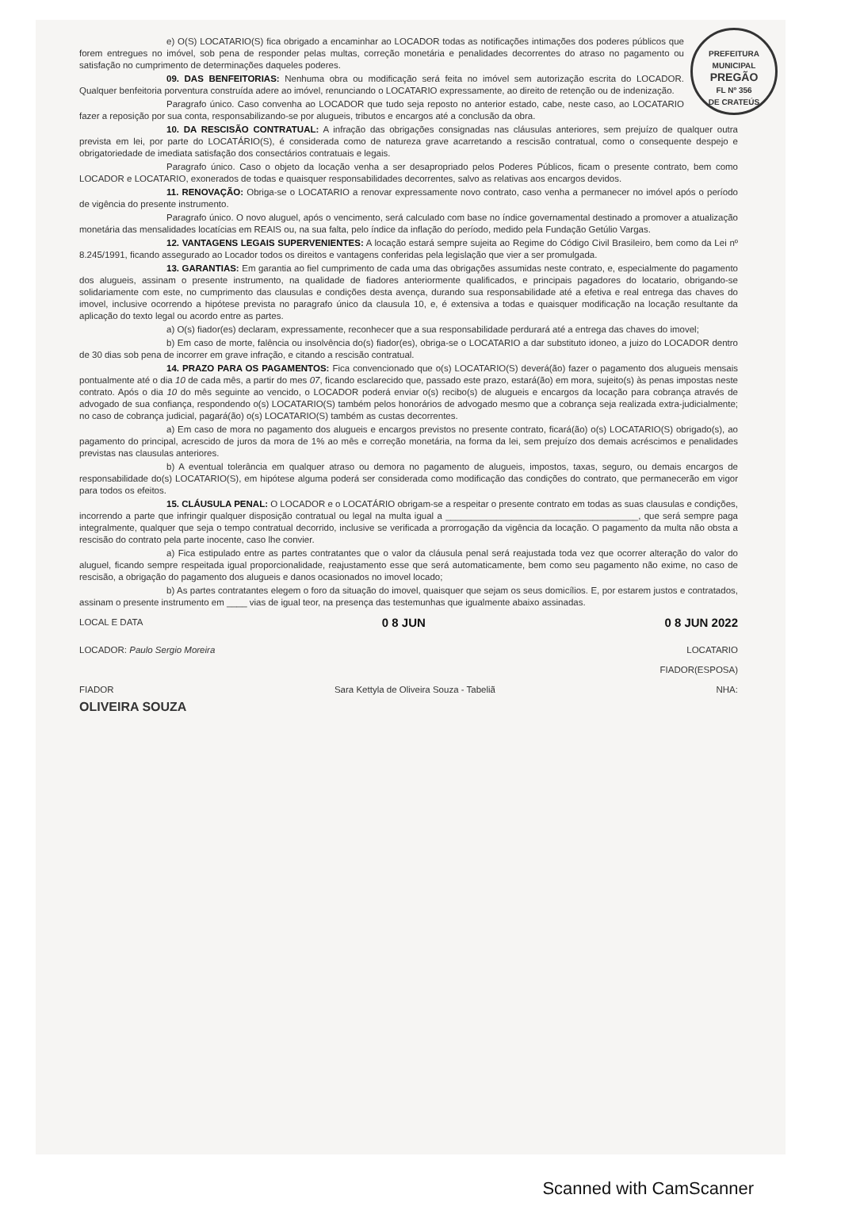PREFEITURA MUNICIPAL
PREGÃO
FL Nº 356
DE CRATEÚS
e) O(S) LOCATARIO(S) fica obrigado a encaminhar ao LOCADOR todas as notificações intimações dos poderes públicos que forem entregues no imóvel, sob pena de responder pelas multas, correção monetária e penalidades decorrentes do atraso no pagamento ou satisfação no cumprimento de determinações daqueles poderes.
09. DAS BENFEITORIAS: Nenhuma obra ou modificação será feita no imóvel sem autorização escrita do LOCADOR. Qualquer benfeitoria porventura construída adere ao imóvel, renunciando o LOCATARIO expressamente, ao direito de retenção ou de indenização.
Paragrafo único. Caso convenha ao LOCADOR que tudo seja reposto no anterior estado, cabe, neste caso, ao LOCATARIO fazer a reposição por sua conta, responsabilizando-se por alugueis, tributos e encargos até a conclusão da obra.
10. DA RESCISÃO CONTRATUAL: A infração das obrigações consignadas nas cláusulas anteriores, sem prejuízo de qualquer outra prevista em lei, por parte do LOCATÁRIO(S), é considerada como de natureza grave acarretando a rescisão contratual, como o consequente despejo e obrigatoriedade de imediata satisfação dos consectários contratuais e legais.
Paragrafo único. Caso o objeto da locação venha a ser desapropriado pelos Poderes Públicos, ficam o presente contrato, bem como LOCADOR e LOCATARIO, exonerados de todas e quaisquer responsabilidades decorrentes, salvo as relativas aos encargos devidos.
11. RENOVAÇÃO: Obriga-se o LOCATARIO a renovar expressamente novo contrato, caso venha a permanecer no imóvel após o período de vigência do presente instrumento.
Paragrafo único. O novo aluguel, após o vencimento, será calculado com base no índice governamental destinado a promover a atualização monetária das mensalidades locatícias em REAIS ou, na sua falta, pelo índice da inflação do período, medido pela Fundação Getúlio Vargas.
12. VANTAGENS LEGAIS SUPERVENIENTES: A locação estará sempre sujeita ao Regime do Código Civil Brasileiro, bem como da Lei nº 8.245/1991, ficando assegurado ao Locador todos os direitos e vantagens conferidas pela legislação que vier a ser promulgada.
13. GARANTIAS: Em garantia ao fiel cumprimento de cada uma das obrigações assumidas neste contrato, e, especialmente do pagamento dos alugueis, assinam o presente instrumento, na qualidade de fiadores anteriormente qualificados, e principais pagadores do locatario, obrigando-se solidariamente com este, no cumprimento das clausulas e condições desta avença, durando sua responsabilidade até a efetiva e real entrega das chaves do imovel, inclusive ocorrendo a hipótese prevista no paragrafo único da clausula 10, e, é extensiva a todas e quaisquer modificação na locação resultante da aplicação do texto legal ou acordo entre as partes.
a) O(s) fiador(es) declaram, expressamente, reconhecer que a sua responsabilidade perdurará até a entrega das chaves do imovel;
b) Em caso de morte, falência ou insolvência do(s) fiador(es), obriga-se o LOCATARIO a dar substituto idoneo, a juizo do LOCADOR dentro de 30 dias sob pena de incorrer em grave infração, e citando a rescisão contratual.
14. PRAZO PARA OS PAGAMENTOS: Fica convencionado que o(s) LOCATARIO(S) deverá(ão) fazer o pagamento dos alugueis mensais pontualmente até o dia 10 de cada mês, a partir do mes 07, ficando esclarecido que, passado este prazo, estará(ão) em mora, sujeito(s) às penas impostas neste contrato. Após o dia 10 do mês seguinte ao vencido, o LOCADOR poderá enviar o(s) recibo(s) de alugueis e encargos da locação para cobrança através de advogado de sua confiança, respondendo o(s) LOCATARIO(S) também pelos honorários de advogado mesmo que a cobrança seja realizada extra-judicialmente; no caso de cobrança judicial, pagará(ão) o(s) LOCATARIO(S) também as custas decorrentes.
a) Em caso de mora no pagamento dos alugueis e encargos previstos no presente contrato, ficará(ão) o(s) LOCATARIO(S) obrigado(s), ao pagamento do principal, acrescido de juros da mora de 1% ao mês e correção monetária, na forma da lei, sem prejuízo dos demais acréscimos e penalidades previstas nas clausulas anteriores.
b) A eventual tolerância em qualquer atraso ou demora no pagamento de alugueis, impostos, taxas, seguro, ou demais encargos de responsabilidade do(s) LOCATARIO(S), em hipótese alguma poderá ser considerada como modificação das condições do contrato, que permanecerão em vigor para todos os efeitos.
15. CLÁUSULA PENAL: O LOCADOR e o LOCATÁRIO obrigam-se a respeitar o presente contrato em todas as suas clausulas e condições, incorrendo a parte que infringir qualquer disposição contratual ou legal na multa igual a ______________________________________, que será sempre paga integralmente, qualquer que seja o tempo contratual decorrido, inclusive se verificada a prorrogação da vigência da locação. O pagamento da multa não obsta a rescisão do contrato pela parte inocente, caso lhe convier.
a) Fica estipulado entre as partes contratantes que o valor da cláusula penal será reajustada toda vez que ocorrer alteração do valor do aluguel, ficando sempre respeitada igual proporcionalidade, reajustamento esse que será automaticamente, bem como seu pagamento não exime, no caso de rescisão, a obrigação do pagamento dos alugueis e danos ocasionados no imovel locado;
b) As partes contratantes elegem o foro da situação do imovel, quaisquer que sejam os seus domicílios. E, por estarem justos e contratados, assinam o presente instrumento em ____ vias de igual teor, na presença das testemunhas que igualmente abaixo assinadas.
LOCAL E DATA 0 8 JUN 0 8 JUN 2022
LOCADOR: Paulo Sergio Moreira LOCATARIO
FIADOR(ESPOSA)
FIADOR Sara Kettyla de Oliveira Souza - Tabeliã NHA:
OLIVEIRA SOUZA
Scanned with CamScanner